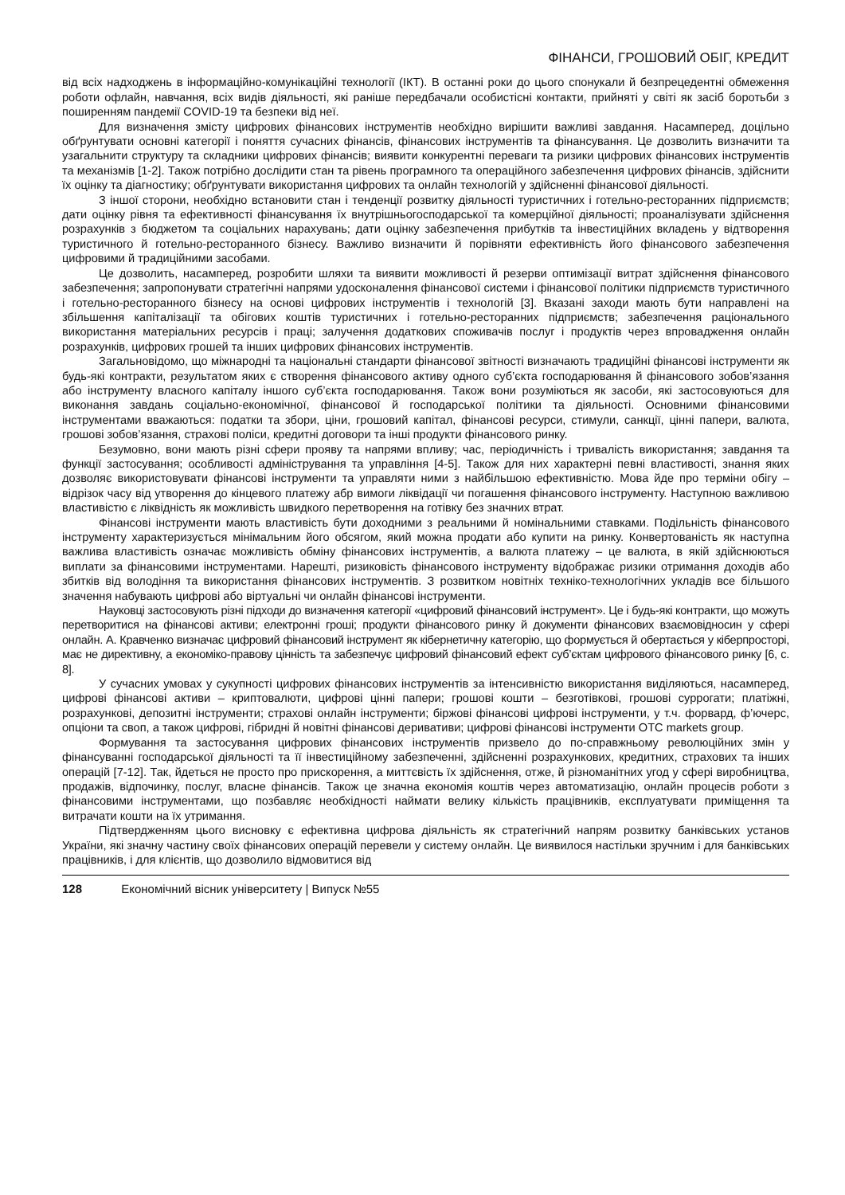ФІНАНСИ, ГРОШОВИЙ ОБІГ, КРЕДИТ
від всіх надходжень в інформаційно-комунікаційні технології (ІКТ). В останні роки до цього спонукали й безпрецедентні обмеження роботи офлайн, навчання, всіх видів діяльності, які раніше передбачали особистісні контакти, прийняті у світі як засіб боротьби з поширенням пандемії COVID-19 та безпеки від неї.
Для визначення змісту цифрових фінансових інструментів необхідно вирішити важливі завдання. Насамперед, доцільно обґрунтувати основні категорії і поняття сучасних фінансів, фінансових інструментів та фінансування. Це дозволить визначити та узагальнити структуру та складники цифрових фінансів; виявити конкурентні переваги та ризики цифрових фінансових інструментів та механізмів [1-2]. Також потрібно дослідити стан та рівень програмного та операційного забезпечення цифрових фінансів, здійснити їх оцінку та діагностику; обґрунтувати використання цифрових та онлайн технологій у здійсненні фінансової діяльності.
З іншої сторони, необхідно встановити стан і тенденції розвитку діяльності туристичних і готельно-ресторанних підприємств; дати оцінку рівня та ефективності фінансування їх внутрішньогосподарської та комерційної діяльності; проаналізувати здійснення розрахунків з бюджетом та соціальних нарахувань; дати оцінку забезпечення прибутків та інвестиційних вкладень у відтворення туристичного й готельно-ресторанного бізнесу. Важливо визначити й порівняти ефективність його фінансового забезпечення цифровими й традиційними засобами.
Це дозволить, насамперед, розробити шляхи та виявити можливості й резерви оптимізації витрат здійснення фінансового забезпечення; запропонувати стратегічні напрями удосконалення фінансової системи і фінансової політики підприємств туристичного і готельно-ресторанного бізнесу на основі цифрових інструментів і технологій [3]. Вказані заходи мають бути направлені на збільшення капіталізації та обігових коштів туристичних і готельно-ресторанних підприємств; забезпечення раціонального використання матеріальних ресурсів і праці; залучення додаткових споживачів послуг і продуктів через впровадження онлайн розрахунків, цифрових грошей та інших цифрових фінансових інструментів.
Загальновідомо, що міжнародні та національні стандарти фінансової звітності визначають традиційні фінансові інструменти як будь-які контракти, результатом яких є створення фінансового активу одного суб’єкта господарювання й фінансового зобов’язання або інструменту власного капіталу іншого суб’єкта господарювання. Також вони розуміються як засоби, які застосовуються для виконання завдань соціально-економічної, фінансової й господарської політики та діяльності. Основними фінансовими інструментами вважаються: податки та збори, ціни, грошовий капітал, фінансові ресурси, стимули, санкції, цінні папери, валюта, грошові зобов’язання, страхові поліси, кредитні договори та інші продукти фінансового ринку.
Безумовно, вони мають різні сфери прояву та напрями впливу; час, періодичність і тривалість використання; завдання та функції застосування; особливості адміністрування та управління [4-5]. Також для них характерні певні властивості, знання яких дозволяє використовувати фінансові інструменти та управляти ними з найбільшою ефективністю. Мова йде про терміни обігу – відрізок часу від утворення до кінцевого платежу абр вимоги ліквідації чи погашення фінансового інструменту. Наступною важливою властивістю є ліквідність як можливість швидкого перетворення на готівку без значних втрат.
Фінансові інструменти мають властивість бути доходними з реальними й номінальними ставками. Подільність фінансового інструменту характеризується мінімальним його обсягом, який можна продати або купити на ринку. Конвертованість як наступна важлива властивість означає можливість обміну фінансових інструментів, а валюта платежу – це валюта, в якій здійснюються виплати за фінансовими інструментами. Нарешті, ризиковість фінансового інструменту відображає ризики отримання доходів або збитків від володіння та використання фінансових інструментів. З розвитком новітніх техніко-технологічних укладів все більшого значення набувають цифрові або віртуальні чи онлайн фінансові інструменти.
Науковці застосовують різні підходи до визначення категорії «цифровий фінансовий інструмент». Це і будь-які контракти, що можуть перетворитися на фінансові активи; електронні гроші; продукти фінансового ринку й документи фінансових взаємовідносин у сфері онлайн. А. Кравченко визначає цифровий фінансовий інструмент як кібернетичну категорію, що формується й обертається у кіберпросторі, має не директивну, а економіко-правову цінність та забезпечує цифровий фінансовий ефект суб’єктам цифрового фінансового ринку [6, с. 8].
У сучасних умовах у сукупності цифрових фінансових інструментів за інтенсивністю використання виділяються, насамперед, цифрові фінансові активи – криптовалюти, цифрові цінні папери; грошові кошти – безготівкові, грошові суррогати; платіжні, розрахункові, депозитні інструменти; страхові онлайн інструменти; біржові фінансові цифрові інструменти, у т.ч. форвард, ф’ючерс, опціони та своп, а також цифрові, гібридні й новітні фінансові деривативи; цифрові фінансові інструменти OTC markets group.
Формування та застосування цифрових фінансових інструментів призвело до по-справжньому революційних змін у фінансуванні господарської діяльності та її інвестиційному забезпеченні, здійсненні розрахункових, кредитних, страхових та інших операцій [7-12]. Так, йдеться не просто про прискорення, а миттєвість їх здійснення, отже, й різноманітних угод у сфері виробництва, продажів, відпочинку, послуг, власне фінансів. Також це значна економія коштів через автоматизацію, онлайн процесів роботи з фінансовими інструментами, що позбавляє необхідності наймати велику кількість працівників, експлуатувати приміщення та витрачати кошти на їх утримання.
Підтвердженням цього висновку є ефективна цифрова діяльність як стратегічний напрям розвитку банківських установ України, які значну частину своїх фінансових операцій перевели у систему онлайн. Це виявилося настільки зручним і для банківських працівників, і для клієнтів, що дозволило відмовитися від
128 Економічний вісник університету | Випуск №55